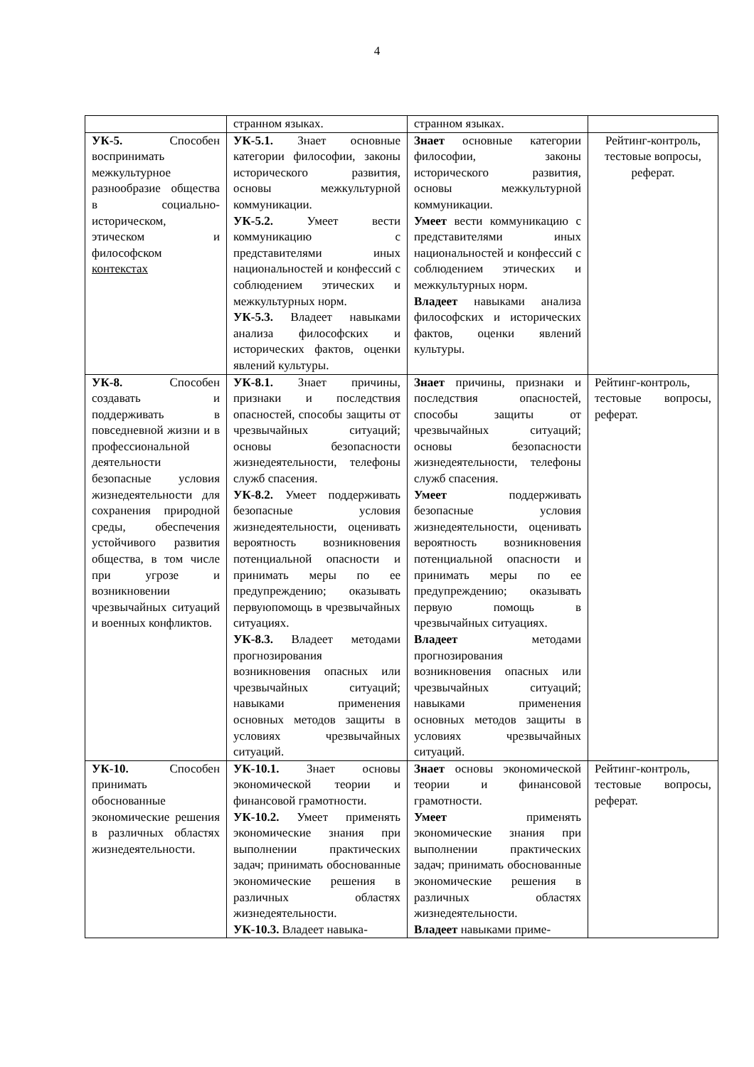4
| | странном языках. | странном языках. | |
| УК-5. Способен воспринимать межкультурное разнообразие общества в социально-историческом, этическом и философском контекстах | УК-5.1. Знает основные категории философии, законы исторического развития, основы межкультурной коммуникации. УК-5.2. Умеет вести коммуникацию с представителями иных национальностей и конфессий с соблюдением этических и межкультурных норм. УК-5.3. Владеет навыками анализа философских и исторических фактов, оценки явлений культуры. | Знает основные категории философии, законы исторического развития, основы межкультурной коммуникации. Умеет вести коммуникацию с представителями иных национальностей и конфессий с соблюдением этических и межкультурных норм. Владеет навыками анализа философских и исторических фактов, оценки явлений культуры. | Рейтинг-контроль, тестовые вопросы, реферат. |
| УК-8. Способен создавать и поддерживать в повседневной жизни и в профессиональной деятельности безопасные условия жизнедеятельности для сохранения природной среды, обеспечения устойчивого развития общества, в том числе при угрозе и возникновении чрезвычайных ситуаций и военных конфликтов. | УК-8.1. Знает причины, признаки и последствия опасностей, способы защиты от чрезвычайных ситуаций; основы безопасности жизнедеятельности, телефоны служб спасения. УК-8.2. Умеет поддерживать безопасные условия жизнедеятельности, оценивать вероятность возникновения потенциальной опасности и принимать меры по ее предупреждению; оказывать первуюпомощь в чрезвычайных ситуациях. УК-8.3. Владеет методами прогнозирования возникновения опасных или чрезвычайных ситуаций; навыками применения основных методов защиты в условиях чрезвычайных ситуаций. | Знает причины, признаки и последствия опасностей, способы защиты от чрезвычайных ситуаций; основы безопасности жизнедеятельности, телефоны служб спасения. Умеет поддерживать безопасные условия жизнедеятельности, оценивать вероятность возникновения потенциальной опасности и принимать меры по ее предупреждению; оказывать первую помощь в чрезвычайных ситуациях. Владеет методами прогнозирования возникновения опасных или чрезвычайных ситуаций; навыками применения основных методов защиты в условиях чрезвычайных ситуаций. | Рейтинг-контроль, тестовые вопросы, реферат. |
| УК-10. Способен принимать обоснованные экономические решения в различных областях жизнедеятельности. | УК-10.1. Знает основы экономической теории и финансовой грамотности. УК-10.2. Умеет применять экономические знания при выполнении практических задач; принимать обоснованные экономические решения в различных областях жизнедеятельности. УК-10.3. Владеет навыка- | Знает основы экономической теории и финансовой грамотности. Умеет применять экономические знания при выполнении практических задач; принимать обоснованные экономические решения в различных областях жизнедеятельности. Владеет навыками приме- | Рейтинг-контроль, тестовые вопросы, реферат. |